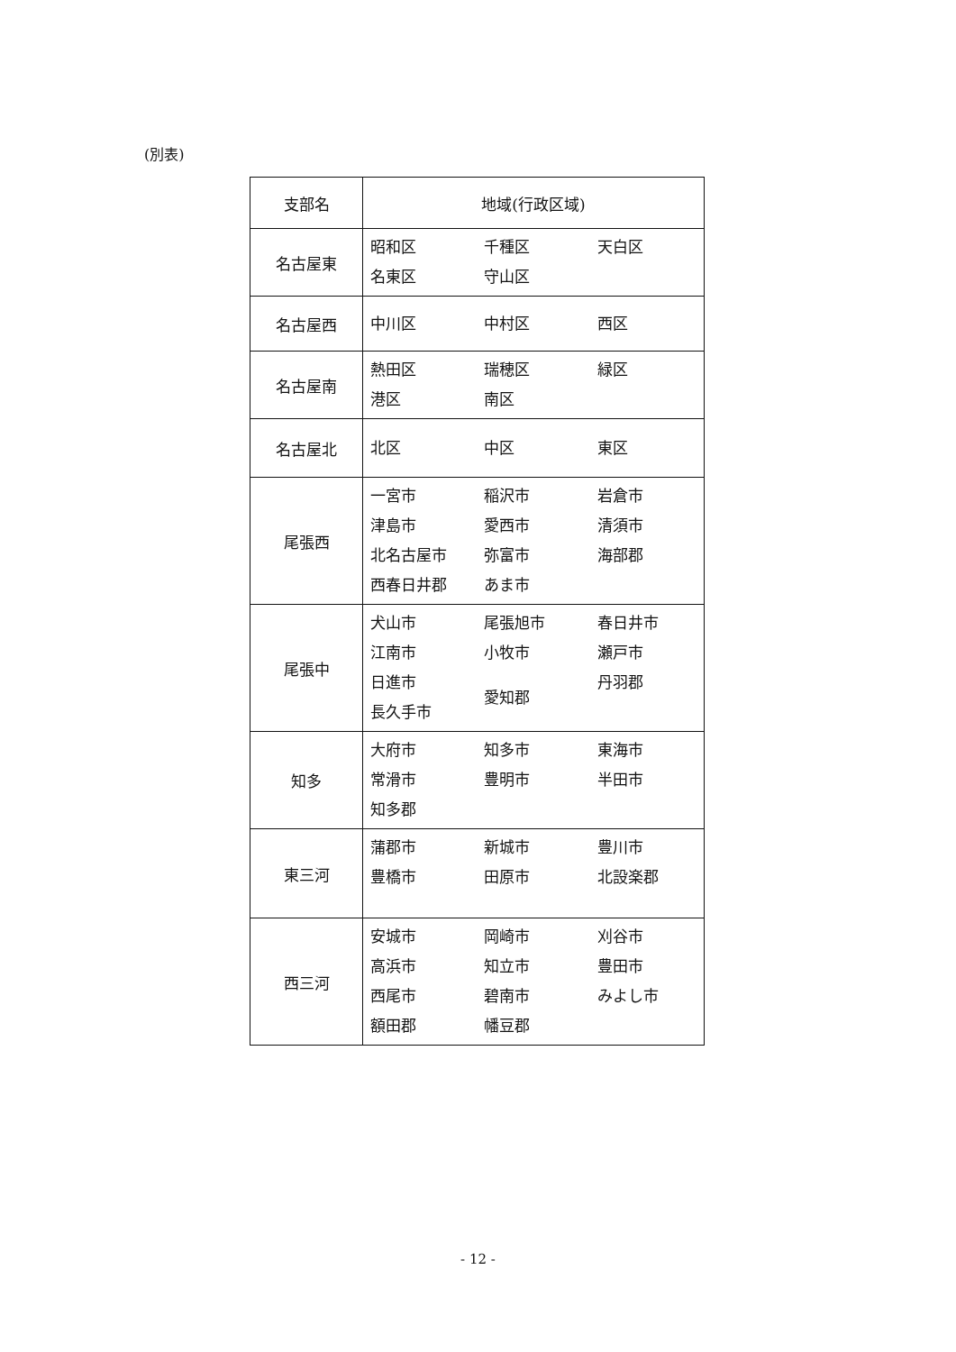(別表)
| 支部名 | 地域(行政区域) |
| --- | --- |
| 名古屋東 | 昭和区 千種区 天白区 名東区 守山区 |
| 名古屋西 | 中川区 中村区 西区 |
| 名古屋南 | 熱田区 瑞穂区 緑区 港区 南区 |
| 名古屋北 | 北区 中区 東区 |
| 尾張西 | 一宮市 稲沢市 岩倉市 津島市 愛西市 清須市 北名古屋市 弥富市 海部郡 西春日井郡 あま市 |
| 尾張中 | 犬山市 尾張旭市 春日井市 江南市 小牧市 瀬戸市 日進市 長久手市 愛知郡 丹羽郡 |
| 知多 | 大府市 知多市 東海市 常滑市 豊明市 半田市 知多郡 |
| 東三河 | 蒲郡市 新城市 豊川市 豊橋市 田原市 北設楽郡 |
| 西三河 | 安城市 岡崎市 刈谷市 高浜市 知立市 豊田市 西尾市 碧南市 みよし市 額田郡 幡豆郡 |
- 12 -